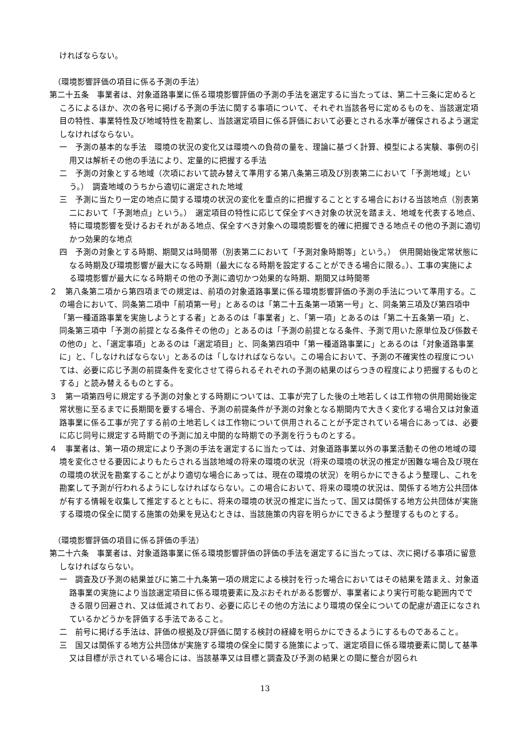ければならない。
（環境影響評価の項目に係る予測の手法）
第二十五条　事業者は、対象道路事業に係る環境影響評価の予測の手法を選定するに当たっては、第二十三条に定めるところによるほか、次の各号に掲げる予測の手法に関する事項について、それぞれ当該各号に定めるものを、当該選定項目の特性、事業特性及び地域特性を勘案し、当該選定項目に係る評価において必要とされる水準が確保されるよう選定しなければならない。
一　予測の基本的な手法　環境の状況の変化又は環境への負荷の量を、理論に基づく計算、模型による実験、事例の引用又は解析その他の手法により、定量的に把握する手法
二　予測の対象とする地域（次項において読み替えて準用する第八条第三項及び別表第二において「予測地域」という。）　調査地域のうちから適切に選定された地域
三　予測に当たり一定の地点に関する環境の状況の変化を重点的に把握することとする場合における当該地点（別表第二において「予測地点」という。）　選定項目の特性に応じて保全すべき対象の状況を踏まえ、地域を代表する地点、特に環境影響を受けるおそれがある地点、保全すべき対象への環境影響を的確に把握できる地点その他の予測に適切かつ効果的な地点
四　予測の対象とする時期、期間又は時間帯（別表第二において「予測対象時期等」という。）　供用開始後定常状態になる時期及び環境影響が最大になる時期（最大になる時期を設定することができる場合に限る。）、工事の実施による環境影響が最大になる時期その他の予測に適切かつ効果的な時期、期間又は時間帯
２　第八条第二項から第四項までの規定は、前項の対象道路事業に係る環境影響評価の予測の手法について準用する。この場合において、同条第二項中「前項第一号」とあるのは「第二十五条第一項第一号」と、同条第三項及び第四項中「第一種道路事業を実施しようとする者」とあるのは「事業者」と、「第一項」とあるのは「第二十五条第一項」と、同条第三項中「予測の前提となる条件その他の」とあるのは「予測の前提となる条件、予測で用いた原単位及び係数その他の」と、「選定事項」とあるのは「選定項目」と、同条第四項中「第一種道路事業に」とあるのは「対象道路事業に」と、「しなければならない」とあるのは「しなければならない。この場合において、予測の不確実性の程度については、必要に応じ予測の前提条件を変化させて得られるそれぞれの予測の結果のばらつきの程度により把握するものとする」と読み替えるものとする。
３　第一項第四号に規定する予測の対象とする時期については、工事が完了した後の土地若しくは工作物の供用開始後定常状態に至るまでに長期間を要する場合、予測の前提条件が予測の対象となる期間内で大きく変化する場合又は対象道路事業に係る工事が完了する前の土地若しくは工作物について供用されることが予定されている場合にあっては、必要に応じ同号に規定する時期での予測に加え中間的な時期での予測を行うものとする。
４　事業者は、第一項の規定により予測の手法を選定するに当たっては、対象道路事業以外の事業活動その他の地域の環境を変化させる要因によりもたらされる当該地域の将来の環境の状況（将来の環境の状況の推定が困難な場合及び現在の環境の状況を勘案することがより適切な場合にあっては、現在の環境の状況）を明らかにできるよう整理し、これを勘案して予測が行われるようにしなければならない。この場合において、将来の環境の状況は、関係する地方公共団体が有する情報を収集して推定するとともに、将来の環境の状況の推定に当たって、国又は関係する地方公共団体が実施する環境の保全に関する施策の効果を見込むときは、当該施策の内容を明らかにできるよう整理するものとする。
（環境影響評価の項目に係る評価の手法）
第二十六条　事業者は、対象道路事業に係る環境影響評価の評価の手法を選定するに当たっては、次に掲げる事項に留意しなければならない。
一　調査及び予測の結果並びに第二十九条第一項の規定による検討を行った場合においてはその結果を踏まえ、対象道路事業の実施により当該選定項目に係る環境要素に及ぶおそれがある影響が、事業者により実行可能な範囲内でできる限り回避され、又は低減されており、必要に応じその他の方法により環境の保全についての配慮が適正になされているかどうかを評価する手法であること。
二　前号に掲げる手法は、評価の根拠及び評価に関する検討の経緯を明らかにできるようにするものであること。
三　国又は関係する地方公共団体が実施する環境の保全に関する施策によって、選定項目に係る環境要素に関して基準又は目標が示されている場合には、当該基準又は目標と調査及び予測の結果との間に整合が図られ
13